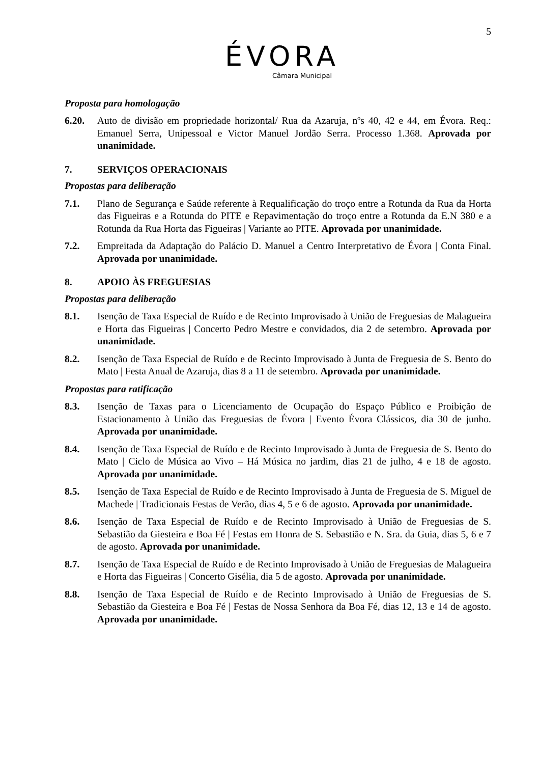5
ÉVORA
Câmara Municipal
Proposta para homologação
6.20. Auto de divisão em propriedade horizontal/ Rua da Azaruja, nºs 40, 42 e 44, em Évora. Req.: Emanuel Serra, Unipessoal e Victor Manuel Jordão Serra. Processo 1.368. Aprovada por unanimidade.
7. SERVIÇOS OPERACIONAIS
Propostas para deliberação
7.1. Plano de Segurança e Saúde referente à Requalificação do troço entre a Rotunda da Rua da Horta das Figueiras e a Rotunda do PITE e Repavimentação do troço entre a Rotunda da E.N 380 e a Rotunda da Rua Horta das Figueiras | Variante ao PITE. Aprovada por unanimidade.
7.2. Empreitada da Adaptação do Palácio D. Manuel a Centro Interpretativo de Évora | Conta Final. Aprovada por unanimidade.
8. APOIO ÀS FREGUESIAS
Propostas para deliberação
8.1. Isenção de Taxa Especial de Ruído e de Recinto Improvisado à União de Freguesias de Malagueira e Horta das Figueiras | Concerto Pedro Mestre e convidados, dia 2 de setembro. Aprovada por unanimidade.
8.2. Isenção de Taxa Especial de Ruído e de Recinto Improvisado à Junta de Freguesia de S. Bento do Mato | Festa Anual de Azaruja, dias 8 a 11 de setembro. Aprovada por unanimidade.
Propostas para ratificação
8.3. Isenção de Taxas para o Licenciamento de Ocupação do Espaço Público e Proibição de Estacionamento à União das Freguesias de Évora | Evento Évora Clássicos, dia 30 de junho. Aprovada por unanimidade.
8.4. Isenção de Taxa Especial de Ruído e de Recinto Improvisado à Junta de Freguesia de S. Bento do Mato | Ciclo de Música ao Vivo – Há Música no jardim, dias 21 de julho, 4 e 18 de agosto. Aprovada por unanimidade.
8.5. Isenção de Taxa Especial de Ruído e de Recinto Improvisado à Junta de Freguesia de S. Miguel de Machede | Tradicionais Festas de Verão, dias 4, 5 e 6 de agosto. Aprovada por unanimidade.
8.6. Isenção de Taxa Especial de Ruído e de Recinto Improvisado à União de Freguesias de S. Sebastião da Giesteira e Boa Fé | Festas em Honra de S. Sebastião e N. Sra. da Guia, dias 5, 6 e 7 de agosto. Aprovada por unanimidade.
8.7. Isenção de Taxa Especial de Ruído e de Recinto Improvisado à União de Freguesias de Malagueira e Horta das Figueiras | Concerto Gisélia, dia 5 de agosto. Aprovada por unanimidade.
8.8. Isenção de Taxa Especial de Ruído e de Recinto Improvisado à União de Freguesias de S. Sebastião da Giesteira e Boa Fé | Festas de Nossa Senhora da Boa Fé, dias 12, 13 e 14 de agosto. Aprovada por unanimidade.